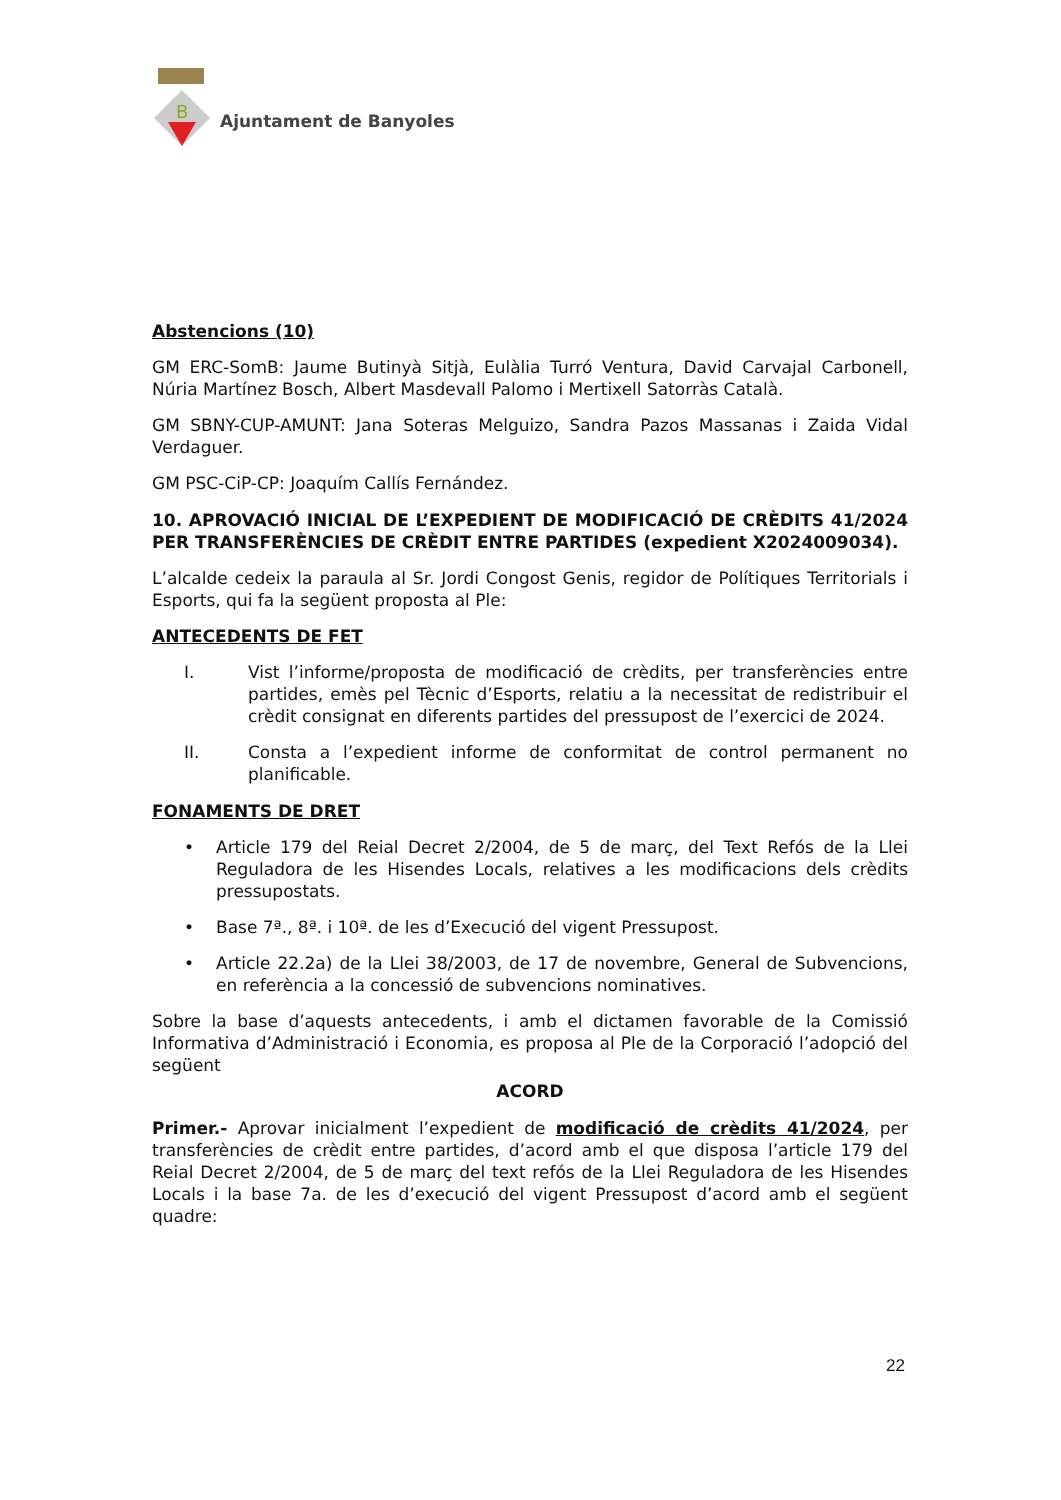B
Ajuntament de Banyoles
Abstencions (10)
GM ERC-SomB: Jaume Butinyà Sitjà, Eulàlia Turró Ventura, David Carvajal Carbonell, Núria Martínez Bosch, Albert Masdevall Palomo i Mertixell Satorràs Català.
GM SBNY-CUP-AMUNT: Jana Soteras Melguizo, Sandra Pazos Massanas i Zaida Vidal Verdaguer.
GM PSC-CiP-CP: Joaquím Callís Fernández.
10. APROVACIÓ INICIAL DE L’EXPEDIENT DE MODIFICACIÓ DE CRÈDITS 41/2024 PER TRANSFERÈNCIES DE CRÈDIT ENTRE PARTIDES (expedient X2024009034).
L’alcalde cedeix la paraula al Sr. Jordi Congost Genis, regidor de Polítiques Territorials i Esports, qui fa la següent proposta al Ple:
ANTECEDENTS DE FET
I. Vist l’informe/proposta de modificació de crèdits, per transferències entre partides, emès pel Tècnic d’Esports, relatiu a la necessitat de redistribuir el crèdit consignat en diferents partides del pressupost de l’exercici de 2024.
II. Consta a l’expedient informe de conformitat de control permanent no planificable.
FONAMENTS DE DRET
• Article 179 del Reial Decret 2/2004, de 5 de març, del Text Refós de la Llei Reguladora de les Hisendes Locals, relatives a les modificacions dels crèdits pressupostats.
• Base 7ª., 8ª. i 10ª. de les d’Execució del vigent Pressupost.
• Article 22.2a) de la Llei 38/2003, de 17 de novembre, General de Subvencions, en referència a la concessió de subvencions nominatives.
Sobre la base d’aquests antecedents, i amb el dictamen favorable de la Comissió Informativa d’Administració i Economia, es proposa al Ple de la Corporació l’adopció del següent
ACORD
Primer.- Aprovar inicialment l’expedient de modificació de crèdits 41/2024, per transferències de crèdit entre partides, d’acord amb el que disposa l’article 179 del Reial Decret 2/2004, de 5 de març del text refós de la Llei Reguladora de les Hisendes Locals i la base 7a. de les d’execució del vigent Pressupost d’acord amb el següent quadre:
22